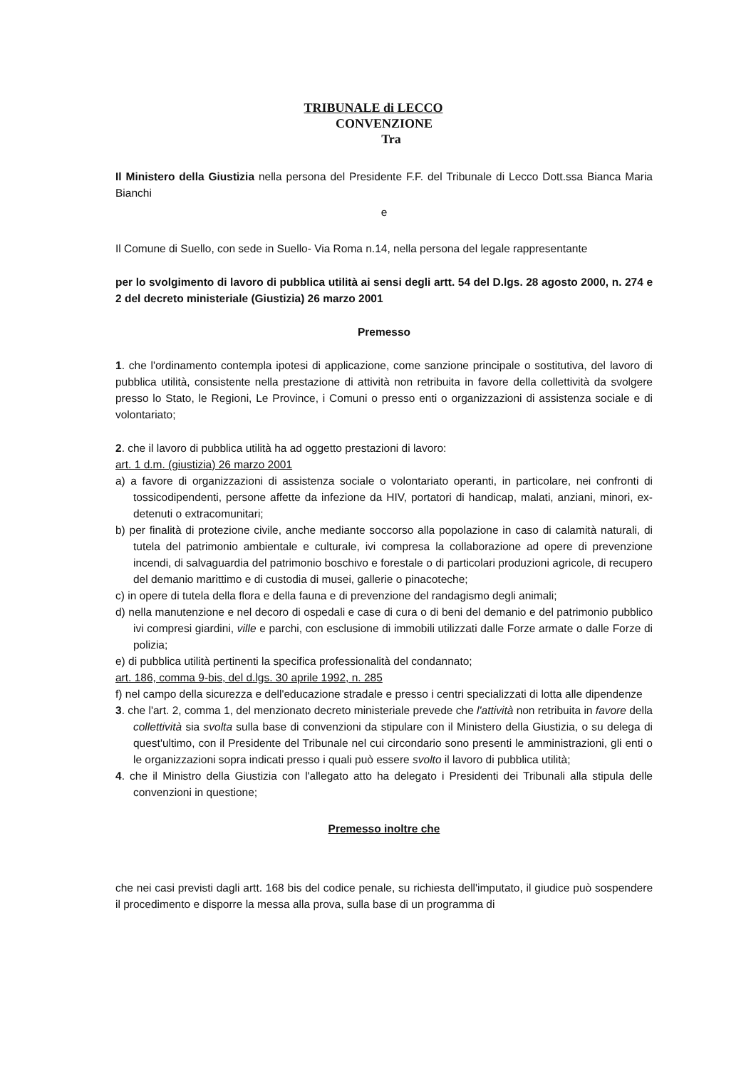TRIBUNALE di LECCO
CONVENZIONE
Tra
Il Ministero della Giustizia nella persona del Presidente F.F. del Tribunale di Lecco Dott.ssa Bianca Maria Bianchi
e
Il Comune di Suello, con sede in Suello- Via Roma n.14, nella persona del legale rappresentante
per lo svolgimento di lavoro di pubblica utilità ai sensi degli artt. 54 del D.lgs. 28 agosto 2000, n. 274 e 2 del decreto ministeriale (Giustizia) 26 marzo 2001
Premesso
1. che l'ordinamento contempla ipotesi di applicazione, come sanzione principale o sostitutiva, del lavoro di pubblica utilità, consistente nella prestazione di attività non retribuita in favore della collettività da svolgere presso lo Stato, le Regioni, Le Province, i Comuni o presso enti o organizzazioni di assistenza sociale e di volontariato;
2. che il lavoro di pubblica utilità ha ad oggetto prestazioni di lavoro:
art. 1 d.m. (giustizia) 26 marzo 2001
a) a favore di organizzazioni di assistenza sociale o volontariato operanti, in particolare, nei confronti di tossicodipendenti, persone affette da infezione da HIV, portatori di handicap, malati, anziani, minori, ex-detenuti o extracomunitari;
b) per finalità di protezione civile, anche mediante soccorso alla popolazione in caso di calamità naturali, di tutela del patrimonio ambientale e culturale, ivi compresa la collaborazione ad opere di prevenzione incendi, di salvaguardia del patrimonio boschivo e forestale o di particolari produzioni agricole, di recupero del demanio marittimo e di custodia di musei, gallerie o pinacoteche;
c) in opere di tutela della flora e della fauna e di prevenzione del randagismo degli animali;
d) nella manutenzione e nel decoro di ospedali e case di cura o di beni del demanio e del patrimonio pubblico ivi compresi giardini, ville e parchi, con esclusione di immobili utilizzati dalle Forze armate o dalle Forze di polizia;
e) di pubblica utilità pertinenti la specifica professionalità del condannato;
art. 186, comma 9-bis, del d.lgs. 30 aprile 1992, n. 285
f) nel campo della sicurezza e dell'educazione stradale e presso i centri specializzati di lotta alle dipendenze
3. che l'art. 2, comma 1, del menzionato decreto ministeriale prevede che l'attività non retribuita in favore della collettività sia svolta sulla base di convenzioni da stipulare con il Ministero della Giustizia, o su delega di quest'ultimo, con il Presidente del Tribunale nel cui circondario sono presenti le amministrazioni, gli enti o le organizzazioni sopra indicati presso i quali può essere svolto il lavoro di pubblica utilità;
4. che il Ministro della Giustizia con l'allegato atto ha delegato i Presidenti dei Tribunali alla stipula delle convenzioni in questione;
Premesso inoltre che
che nei casi previsti dagli artt. 168 bis del codice penale, su richiesta dell'imputato, il giudice può sospendere il procedimento e disporre la messa alla prova, sulla base di un programma di